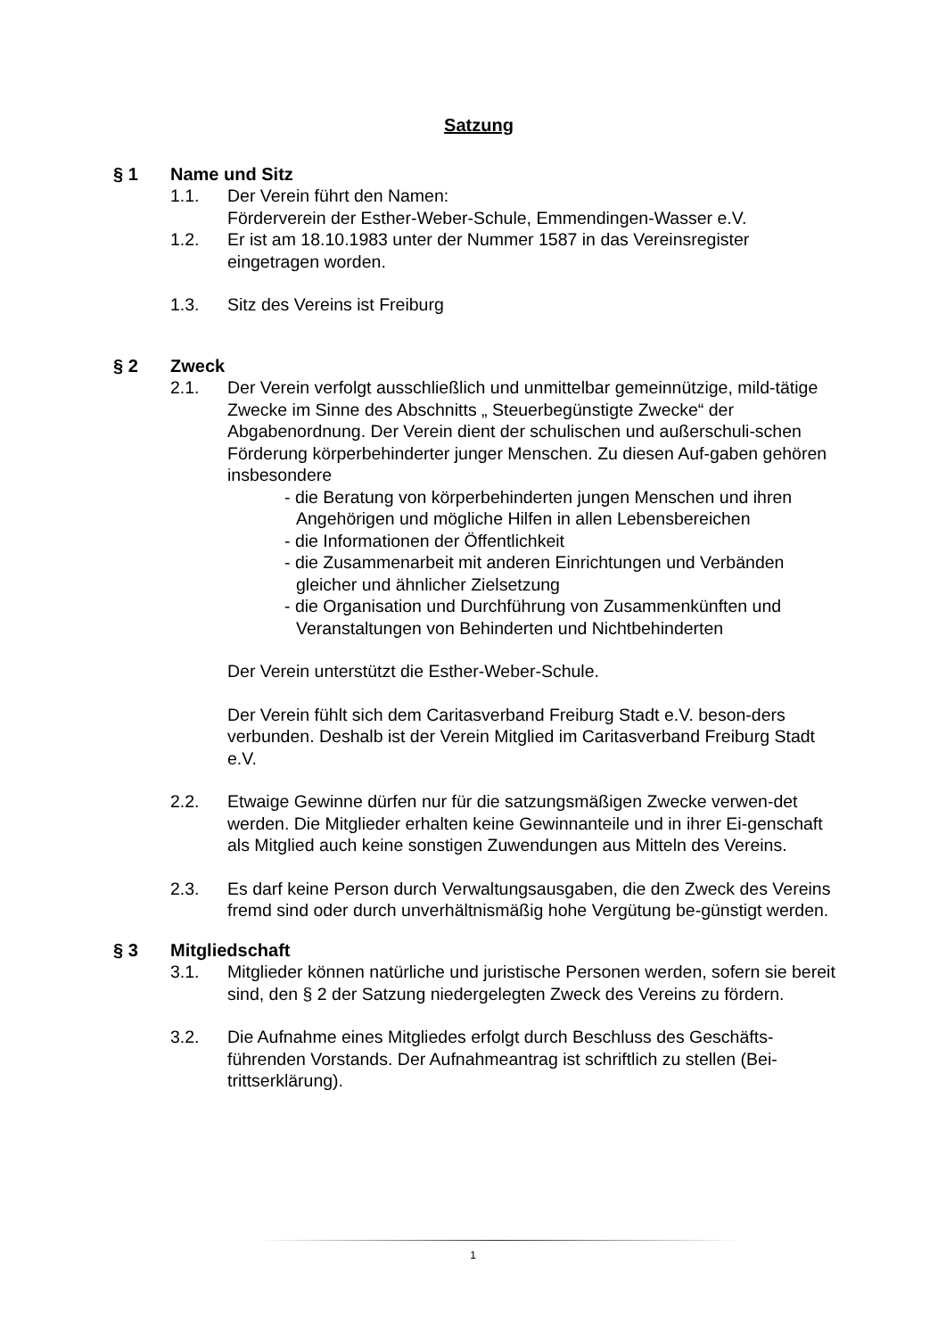Satzung
§ 1 Name und Sitz
1.1. Der Verein führt den Namen:
Förderverein der Esther-Weber-Schule, Emmendingen-Wasser e.V.
1.2. Er ist am 18.10.1983 unter der Nummer 1587 in das Vereinsregister eingetragen worden.
1.3. Sitz des Vereins ist Freiburg
§ 2 Zweck
2.1. Der Verein verfolgt ausschließlich und unmittelbar gemeinnützige, mild-tätige Zwecke im Sinne des Abschnitts „ Steuerbegünstigte Zwecke“ der Abgabenordnung. Der Verein dient der schulischen und außerschuli-schen Förderung körperbehinderter junger Menschen. Zu diesen Auf-gaben gehören insbesondere
- die Beratung von körperbehinderten jungen Menschen und ihren Angehörigen und mögliche Hilfen in allen Lebensbereichen
- die Informationen der Öffentlichkeit
- die Zusammenarbeit mit anderen Einrichtungen und Verbänden gleicher und ähnlicher Zielsetzung
- die Organisation und Durchführung von Zusammenkünften und Veranstaltungen von Behinderten und Nichtbehinderten
Der Verein unterstützt die Esther-Weber-Schule.
Der Verein fühlt sich dem Caritasverband Freiburg Stadt e.V. beson-ders verbunden. Deshalb ist der Verein Mitglied im Caritasverband Freiburg Stadt e.V.
2.2. Etwaige Gewinne dürfen nur für die satzungsmäßigen Zwecke verwen-det werden. Die Mitglieder erhalten keine Gewinnanteile und in ihrer Ei-genschaft als Mitglied auch keine sonstigen Zuwendungen aus Mitteln des Vereins.
2.3. Es darf keine Person durch Verwaltungsausgaben, die den Zweck des Vereins fremd sind oder durch unverhältnismäßig hohe Vergütung be-günstigt werden.
§ 3 Mitgliedschaft
3.1. Mitglieder können natürliche und juristische Personen werden, sofern sie bereit sind, den § 2 der Satzung niedergelegten Zweck des Vereins zu fördern.
3.2. Die Aufnahme eines Mitgliedes erfolgt durch Beschluss des Geschäfts-führenden Vorstands. Der Aufnahmeantrag ist schriftlich zu stellen (Bei-trittserklärung).
1